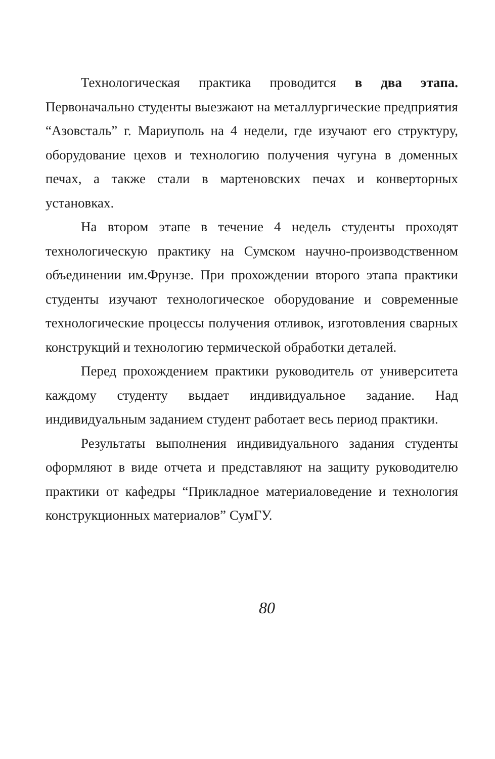Технологическая практика проводится в два этапа. Первоначально студенты выезжают на металлургические предприятия “Азовсталь” г. Мариуполь на 4 недели, где изучают его структуру, оборудование цехов и технологию получения чугуна в доменных печах, а также стали в мартеновских печах и конверторных установках.
На втором этапе в течение 4 недель студенты проходят технологическую практику на Сумском научно-производственном объединении им.Фрунзе. При прохождении второго этапа практики студенты изучают технологическое оборудование и современные технологические процессы получения отливок, изготовления сварных конструкций и технологию термической обработки деталей.
Перед прохождением практики руководитель от университета каждому студенту выдает индивидуальное задание. Над индивидуальным заданием студент работает весь период практики.
Результаты выполнения индивидуального задания студенты оформляют в виде отчета и представляют на защиту руководителю практики от кафедры “Прикладное материаловедение и технология конструкционных материалов” СумГУ.
80